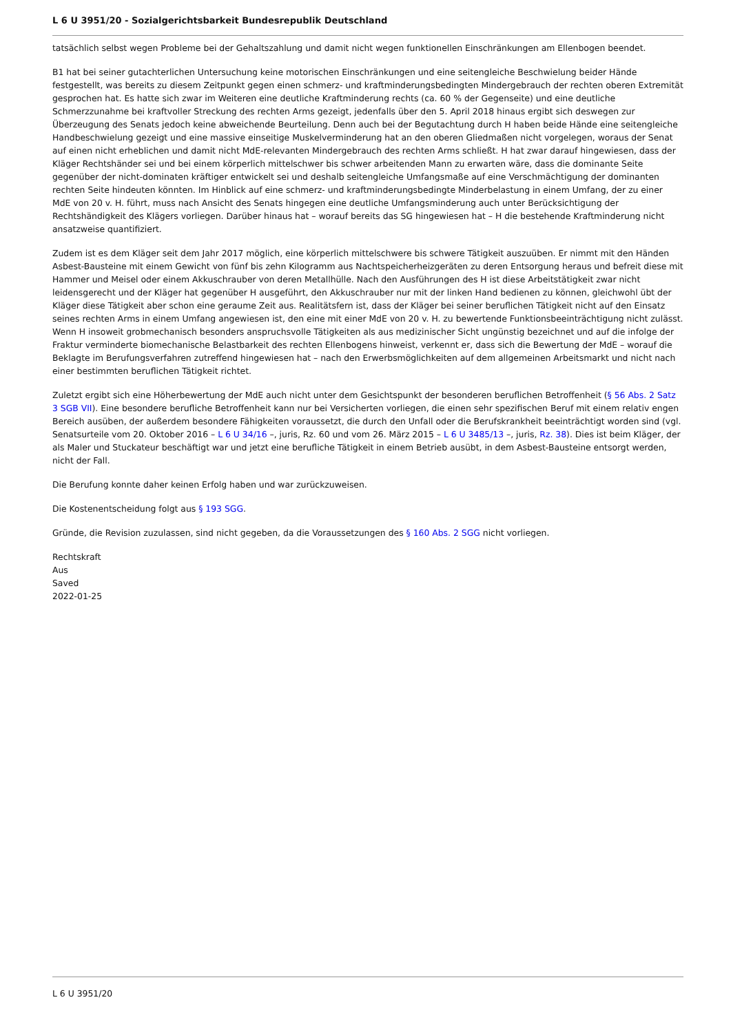L 6 U 3951/20 - Sozialgerichtsbarkeit Bundesrepublik Deutschland
tatsächlich selbst wegen Probleme bei der Gehaltszahlung und damit nicht wegen funktionellen Einschränkungen am Ellenbogen beendet.
B1 hat bei seiner gutachterlichen Untersuchung keine motorischen Einschränkungen und eine seitengleiche Beschwielung beider Hände festgestellt, was bereits zu diesem Zeitpunkt gegen einen schmerz- und kraftminderungsbedingten Mindergebrauch der rechten oberen Extremität gesprochen hat. Es hatte sich zwar im Weiteren eine deutliche Kraftminderung rechts (ca. 60 % der Gegenseite) und eine deutliche Schmerzzunahme bei kraftvoller Streckung des rechten Arms gezeigt, jedenfalls über den 5. April 2018 hinaus ergibt sich deswegen zur Überzeugung des Senats jedoch keine abweichende Beurteilung. Denn auch bei der Begutachtung durch H haben beide Hände eine seitengleiche Handbeschwielung gezeigt und eine massive einseitige Muskelverminderung hat an den oberen Gliedmaßen nicht vorgelegen, woraus der Senat auf einen nicht erheblichen und damit nicht MdE-relevanten Mindergebrauch des rechten Arms schließt. H hat zwar darauf hingewiesen, dass der Kläger Rechtshänder sei und bei einem körperlich mittelschwer bis schwer arbeitenden Mann zu erwarten wäre, dass die dominante Seite gegenüber der nicht-dominaten kräftiger entwickelt sei und deshalb seitengleiche Umfangsmaße auf eine Verschmächtigung der dominanten rechten Seite hindeuten könnten. Im Hinblick auf eine schmerz- und kraftminderungsbedingte Minderbelastung in einem Umfang, der zu einer MdE von 20 v. H. führt, muss nach Ansicht des Senats hingegen eine deutliche Umfangsminderung auch unter Berücksichtigung der Rechtshändigkeit des Klägers vorliegen. Darüber hinaus hat – worauf bereits das SG hingewiesen hat – H die bestehende Kraftminderung nicht ansatzweise quantifiziert.
Zudem ist es dem Kläger seit dem Jahr 2017 möglich, eine körperlich mittelschwere bis schwere Tätigkeit auszuüben. Er nimmt mit den Händen Asbest-Bausteine mit einem Gewicht von fünf bis zehn Kilogramm aus Nachtspeicherheizgeräten zu deren Entsorgung heraus und befreit diese mit Hammer und Meisel oder einem Akkuschrauber von deren Metallhülle. Nach den Ausführungen des H ist diese Arbeitstätigkeit zwar nicht leidensgerecht und der Kläger hat gegenüber H ausgeführt, den Akkuschrauber nur mit der linken Hand bedienen zu können, gleichwohl übt der Kläger diese Tätigkeit aber schon eine geraume Zeit aus. Realitätsfern ist, dass der Kläger bei seiner beruflichen Tätigkeit nicht auf den Einsatz seines rechten Arms in einem Umfang angewiesen ist, den eine mit einer MdE von 20 v. H. zu bewertende Funktionsbeeinträchtigung nicht zulässt. Wenn H insoweit grobmechanisch besonders anspruchsvolle Tätigkeiten als aus medizinischer Sicht ungünstig bezeichnet und auf die infolge der Fraktur verminderte biomechanische Belastbarkeit des rechten Ellenbogens hinweist, verkennt er, dass sich die Bewertung der MdE – worauf die Beklagte im Berufungsverfahren zutreffend hingewiesen hat – nach den Erwerbsmöglichkeiten auf dem allgemeinen Arbeitsmarkt und nicht nach einer bestimmten beruflichen Tätigkeit richtet.
Zuletzt ergibt sich eine Höherbewertung der MdE auch nicht unter dem Gesichtspunkt der besonderen beruflichen Betroffenheit (§ 56 Abs. 2 Satz 3 SGB VII). Eine besondere berufliche Betroffenheit kann nur bei Versicherten vorliegen, die einen sehr spezifischen Beruf mit einem relativ engen Bereich ausüben, der außerdem besondere Fähigkeiten voraussetzt, die durch den Unfall oder die Berufskrankheit beeinträchtigt worden sind (vgl. Senatsurteile vom 20. Oktober 2016 – L 6 U 34/16 –, juris, Rz. 60 und vom 26. März 2015 – L 6 U 3485/13 –, juris, Rz. 38). Dies ist beim Kläger, der als Maler und Stuckateur beschäftigt war und jetzt eine berufliche Tätigkeit in einem Betrieb ausübt, in dem Asbest-Bausteine entsorgt werden, nicht der Fall.
Die Berufung konnte daher keinen Erfolg haben und war zurückzuweisen.
Die Kostenentscheidung folgt aus § 193 SGG.
Gründe, die Revision zuzulassen, sind nicht gegeben, da die Voraussetzungen des § 160 Abs. 2 SGG nicht vorliegen.
Rechtskraft
Aus
Saved
2022-01-25
L 6 U 3951/20